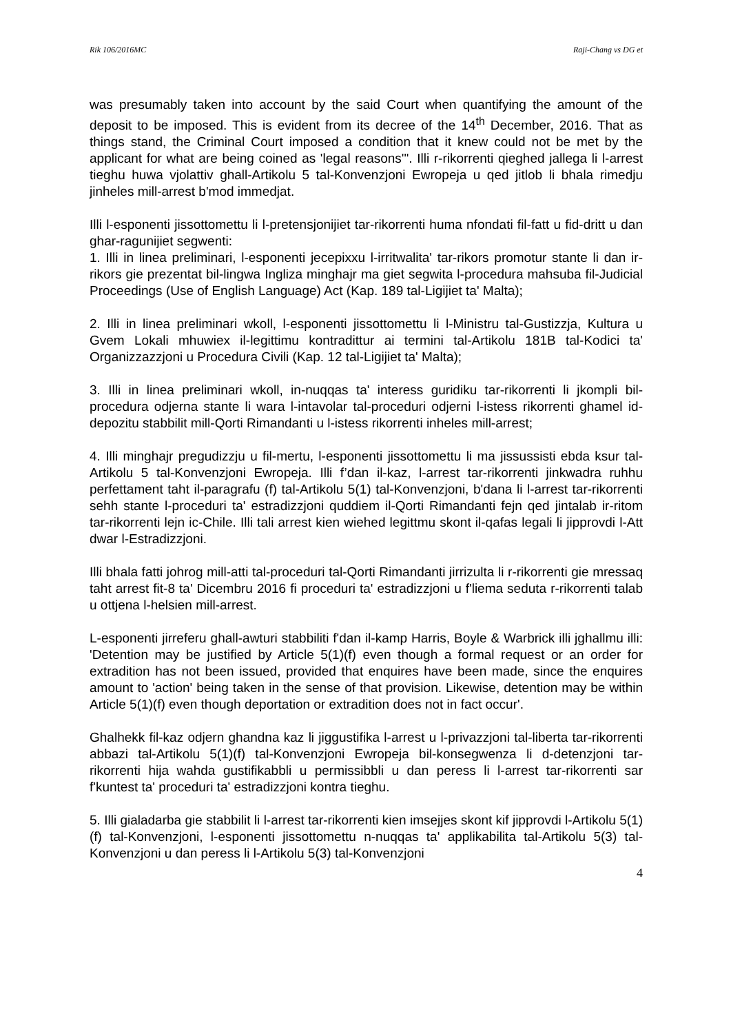Rik 106/2016MC Raji-Chang vs DG et
was presumably taken into account by the said Court when quantifying the amount of the deposit to be imposed. This is evident from its decree of the 14<sup>th</sup> December, 2016. That as things stand, the Criminal Court imposed a condition that it knew could not be met by the applicant for what are being coined as 'legal reasons'". Illi r-rikorrenti qieghed jallega li l-arrest tieghu huwa vjolattiv ghall-Artikolu 5 tal-Konvenzjoni Ewropeja u qed jitlob li bhala rimedju jinheles mill-arrest b'mod immedjat.
Illi l-esponenti jissottomettu li l-pretensjonijiet tar-rikorrenti huma nfondati fil-fatt u fid-dritt u dan ghar-ragunijiet segwenti:
1. Illi in linea preliminari, l-esponenti jecepixxu l-irritwalita' tar-rikors promotur stante li dan ir-rikors gie prezentat bil-lingwa Ingliza minghajr ma giet segwita l-procedura mahsuba fil-Judicial Proceedings (Use of English Language) Act (Kap. 189 tal-Ligijiet ta' Malta);
2. Illi in linea preliminari wkoll, l-esponenti jissottomettu li l-Ministru tal-Gustizzja, Kultura u Gvem Lokali mhuwiex il-legittimu kontradittur ai termini tal-Artikolu 181B tal-Kodici ta' Organizzazzjoni u Procedura Civili (Kap. 12 tal-Ligijiet ta' Malta);
3. Illi in linea preliminari wkoll, in-nuqqas ta' interess guridiku tar-rikorrenti li jkompli bil-procedura odjerna stante li wara l-intavolar tal-proceduri odjerni l-istess rikorrenti ghamel id-depozitu stabbilit mill-Qorti Rimandanti u l-istess rikorrenti inheles mill-arrest;
4. Illi minghajr pregudizzju u fil-mertu, l-esponenti jissottomettu li ma jissussisti ebda ksur tal-Artikolu 5 tal-Konvenzjoni Ewropeja. Illi f’dan il-kaz, l-arrest tar-rikorrenti jinkwadra ruhhu perfettament taht il-paragrafu (f) tal-Artikolu 5(1) tal-Konvenzjoni, b'dana li l-arrest tar-rikorrenti sehh stante l-proceduri ta' estradizzjoni quddiem il-Qorti Rimandanti fejn qed jintalab ir-ritom tar-rikorrenti lejn ic-Chile. Illi tali arrest kien wiehed legittmu skont il-qafas legali li jipprovdi l-Att dwar l-Estradizzjoni.
Illi bhala fatti johrog mill-atti tal-proceduri tal-Qorti Rimandanti jirrizulta li r-rikorrenti gie mressaq taht arrest fit-8 ta' Dicembru 2016 fi proceduri ta' estradizzjoni u f'liema seduta r-rikorrenti talab u ottjena l-helsien mill-arrest.
L-esponenti jirreferu ghall-awturi stabbiliti f'dan il-kamp Harris, Boyle & Warbrick illi jghallmu illi: 'Detention may be justified by Article 5(1)(f) even though a formal request or an order for extradition has not been issued, provided that enquires have been made, since the enquires amount to 'action' being taken in the sense of that provision. Likewise, detention may be within Article 5(1)(f) even though deportation or extradition does not in fact occur'.
Ghalhekk fil-kaz odjern ghandna kaz li jiggustifika l-arrest u l-privazzjoni tal-liberta tar-rikorrenti abbazi tal-Artikolu 5(1)(f) tal-Konvenzjoni Ewropeja bil-konsegwenza li d-detenzjoni tar-rikorrenti hija wahda gustifikabbli u permissibbli u dan peress li l-arrest tar-rikorrenti sar f'kuntest ta' proceduri ta' estradizzjoni kontra tieghu.
5. Illi gialadarba gie stabbilit li l-arrest tar-rikorrenti kien imsejjes skont kif jipprovdi l-Artikolu 5(1)(f) tal-Konvenzjoni, l-esponenti jissottomettu n-nuqqas ta' applikabilita tal-Artikolu 5(3) tal-Konvenzjoni u dan peress li l-Artikolu 5(3) tal-Konvenzjoni
4